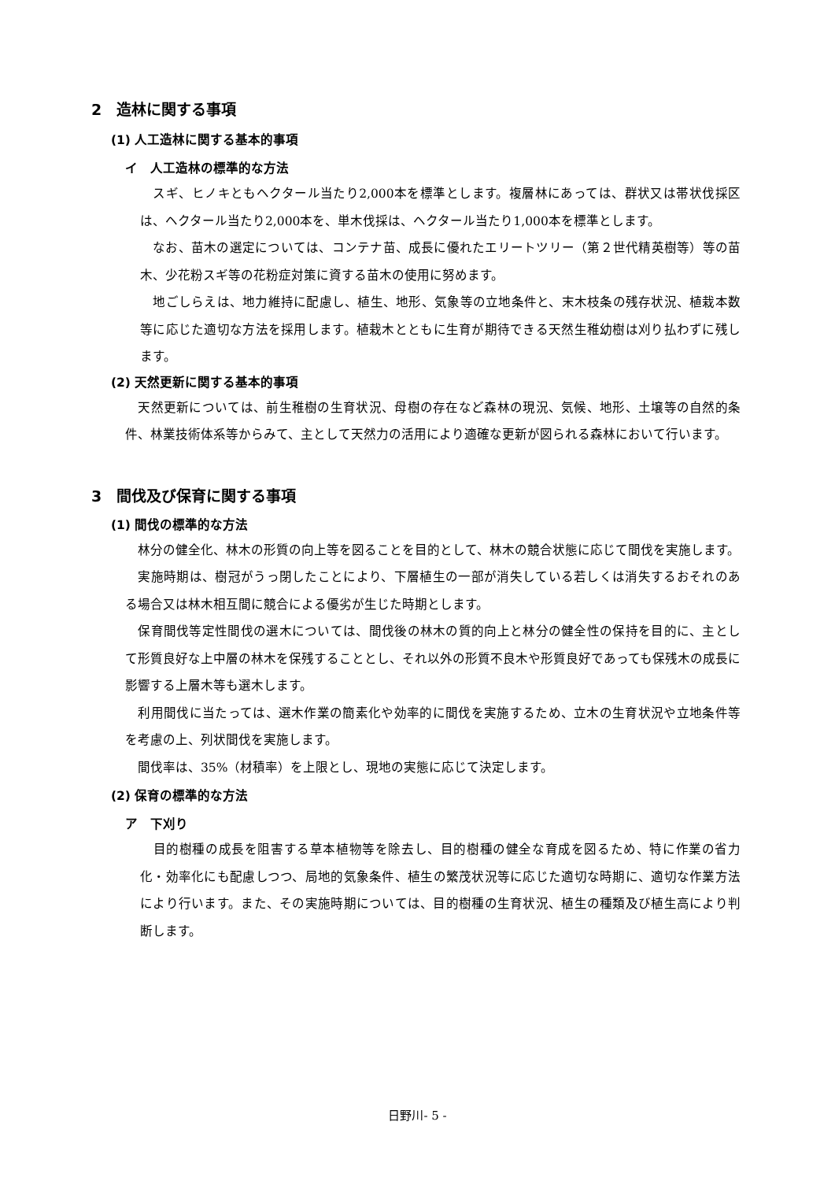2　造林に関する事項
(1) 人工造林に関する基本的事項
イ　人工造林の標準的な方法
　スギ、ヒノキともヘクタール当たり2,000本を標準とします。複層林にあっては、群状又は帯状伐採区は、ヘクタール当たり2,000本を、単木伐採は、ヘクタール当たり1,000本を標準とします。
　なお、苗木の選定については、コンテナ苗、成長に優れたエリートツリー（第２世代精英樹等）等の苗木、少花粉スギ等の花粉症対策に資する苗木の使用に努めます。
　地ごしらえは、地力維持に配慮し、植生、地形、気象等の立地条件と、末木枝条の残存状況、植栽本数等に応じた適切な方法を採用します。植栽木とともに生育が期待できる天然生稚幼樹は刈り払わずに残します。
(2) 天然更新に関する基本的事項
　天然更新については、前生稚樹の生育状況、母樹の存在など森林の現況、気候、地形、土壌等の自然的条件、林業技術体系等からみて、主として天然力の活用により適確な更新が図られる森林において行います。
3　間伐及び保育に関する事項
(1) 間伐の標準的な方法
　林分の健全化、林木の形質の向上等を図ることを目的として、林木の競合状態に応じて間伐を実施します。
　実施時期は、樹冠がうっ閉したことにより、下層植生の一部が消失している若しくは消失するおそれのある場合又は林木相互間に競合による優劣が生じた時期とします。
　保育間伐等定性間伐の選木については、間伐後の林木の質的向上と林分の健全性の保持を目的に、主として形質良好な上中層の林木を保残することとし、それ以外の形質不良木や形質良好であっても保残木の成長に影響する上層木等も選木します。
　利用間伐に当たっては、選木作業の簡素化や効率的に間伐を実施するため、立木の生育状況や立地条件等を考慮の上、列状間伐を実施します。
　間伐率は、35%（材積率）を上限とし、現地の実態に応じて決定します。
(2) 保育の標準的な方法
ア　下刈り
　目的樹種の成長を阻害する草本植物等を除去し、目的樹種の健全な育成を図るため、特に作業の省力化・効率化にも配慮しつつ、局地的気象条件、植生の繁茂状況等に応じた適切な時期に、適切な作業方法により行います。また、その実施時期については、目的樹種の生育状況、植生の種類及び植生高により判断します。
日野川- 5 -